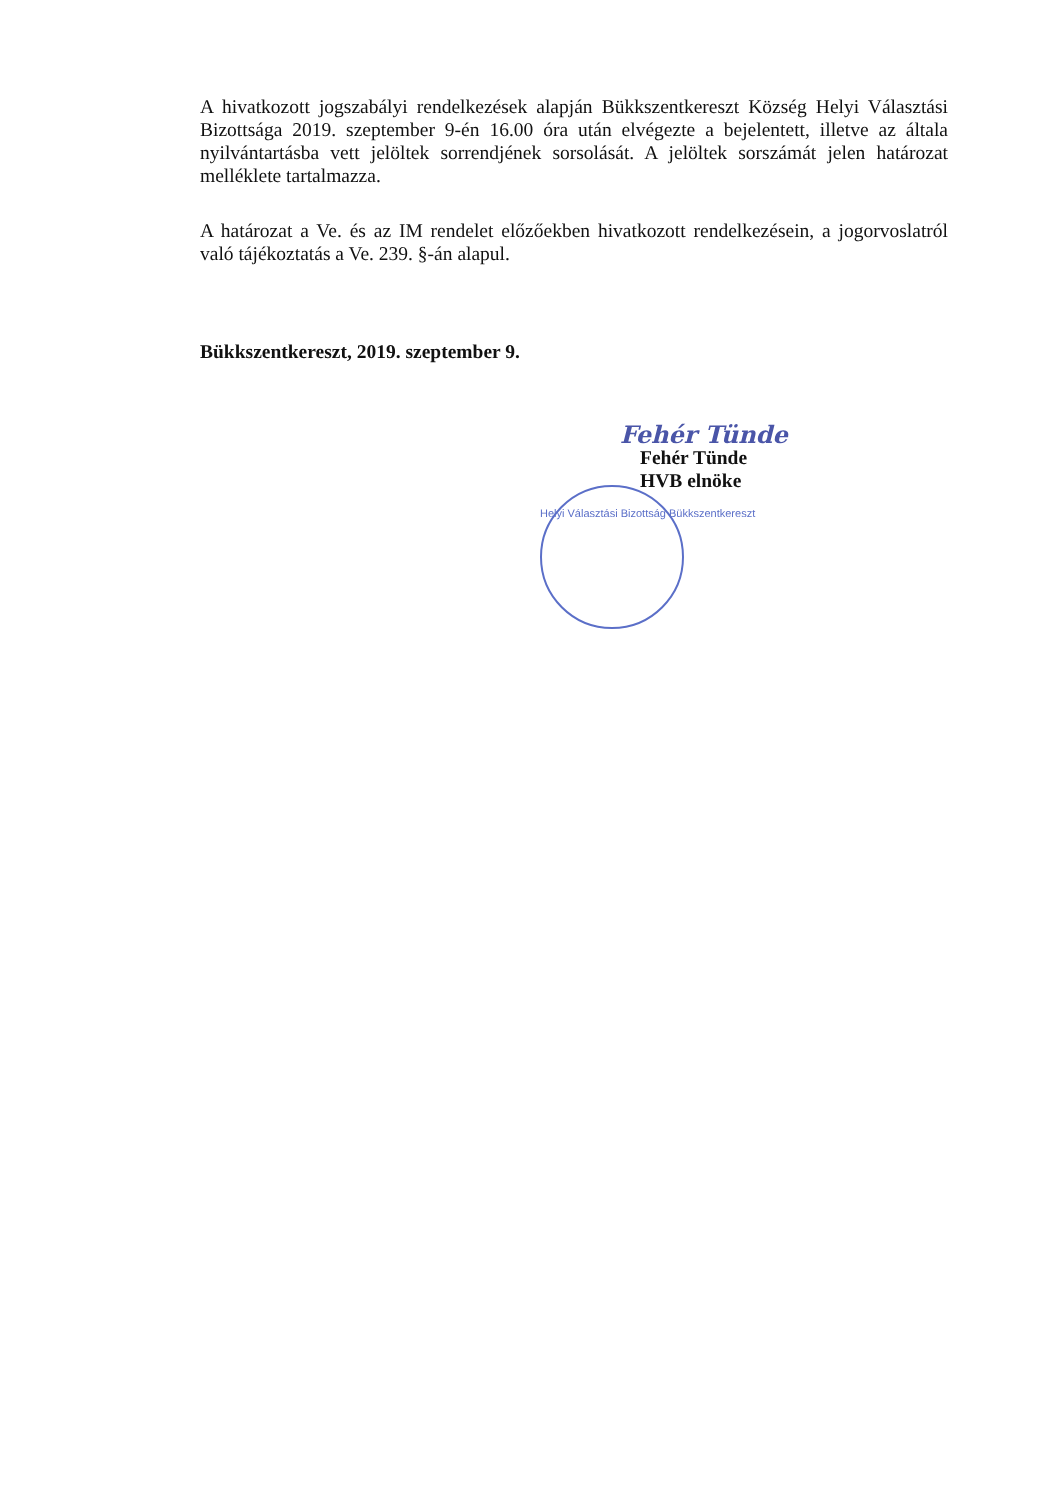A hivatkozott jogszabályi rendelkezések alapján Bükkszentkereszt Község Helyi Választási Bizottsága 2019. szeptember 9-én 16.00 óra után elvégezte a bejelentett, illetve az általa nyilvántartásba vett jelöltek sorrendjének sorsolását. A jelöltek sorszámát jelen határozat melléklete tartalmazza.
A határozat a Ve. és az IM rendelet előzőekben hivatkozott rendelkezésein, a jogorvoslatról való tájékoztatás a Ve. 239. §-án alapul.
Bükkszentkereszt, 2019. szeptember 9.
Fehér Tünde
Fehér Tünde
HVB elnöke
Helyi Választási Bizottság Bükkszentkereszt